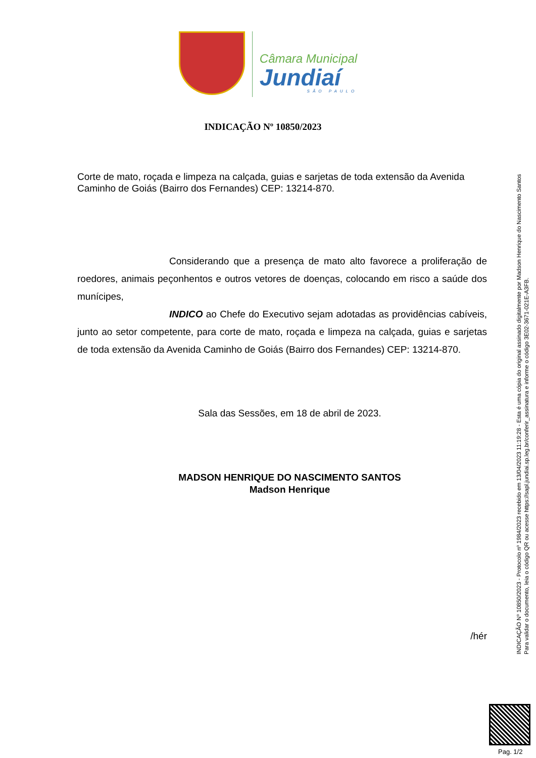Câmara Municipal
Jundiaí
SÃO PAULO
INDICAÇÃO Nº 10850/2023
Corte de mato, roçada e limpeza na calçada, guias e sarjetas de toda extensão da Avenida Caminho de Goiás (Bairro dos Fernandes) CEP: 13214-870.
Considerando que a presença de mato alto favorece a proliferação de roedores, animais peçonhentos e outros vetores de doenças, colocando em risco a saúde dos munícipes,
INDICO ao Chefe do Executivo sejam adotadas as providências cabíveis, junto ao setor competente, para corte de mato, roçada e limpeza na calçada, guias e sarjetas de toda extensão da Avenida Caminho de Goiás (Bairro dos Fernandes) CEP: 13214-870.
Sala das Sessões, em 18 de abril de 2023.
MADSON HENRIQUE DO NASCIMENTO SANTOS
Madson Henrique
/hér
INDICAÇÃO Nº 10850/2023 - Protocolo nº 1984/2023 recebido em 13/04/2023 11:19:28 - Esta é uma cópia do original assinado digitalmente por Madson Henrique do Nascimento Santos
Para validar o documento, leia o código QR ou acesse https://sapl.jundiai.sp.leg.br/conferir_assinatura e informe o código 3E02-3671-021E-A3FB.
Pag. 1/2